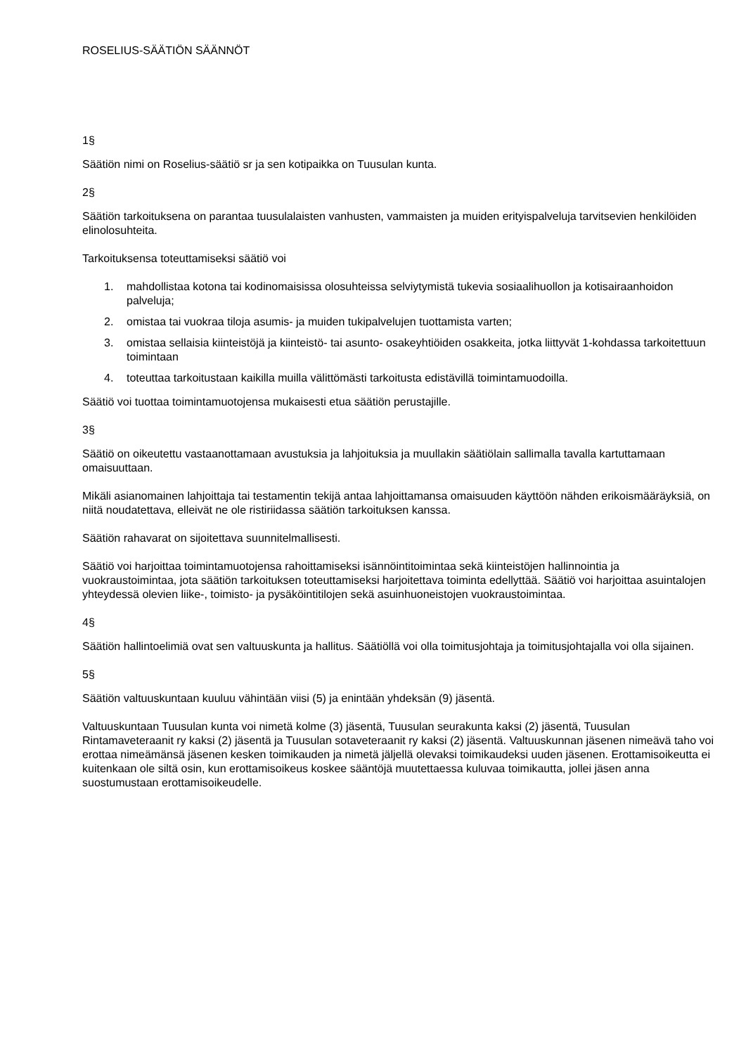ROSELIUS-SÄÄTIÖN SÄÄNNÖT
1§
Säätiön nimi on Roselius-säätiö sr ja sen kotipaikka on Tuusulan kunta.
2§
Säätiön tarkoituksena on parantaa tuusulalaisten vanhusten, vammaisten ja muiden erityispalveluja tarvitsevien henkilöiden elinolosuhteita.
Tarkoituksensa toteuttamiseksi säätiö voi
1. mahdollistaa kotona tai kodinomaisissa olosuhteissa selviytymistä tukevia sosiaalihuollon ja kotisairaanhoidon palveluja;
2. omistaa tai vuokraa tiloja asumis- ja muiden tukipalvelujen tuottamista varten;
3. omistaa sellaisia kiinteistöjä ja kiinteistö- tai asunto- osakeyhtiöiden osakkeita, jotka liittyvät 1-kohdassa tarkoitettuun toimintaan
4. toteuttaa tarkoitustaan kaikilla muilla välittömästi tarkoitusta edistävillä toimintamuodoilla.
Säätiö voi tuottaa toimintamuotojensa mukaisesti etua säätiön perustajille.
3§
Säätiö on oikeutettu vastaanottamaan avustuksia ja lahjoituksia ja muullakin säätiölain sallimalla tavalla kartuttamaan omaisuuttaan.
Mikäli asianomainen lahjoittaja tai testamentin tekijä antaa lahjoittamansa omaisuuden käyttöön nähden erikoismääräyksiä, on niitä noudatettava, elleivät ne ole ristiriidassa säätiön tarkoituksen kanssa.
Säätiön rahavarat on sijoitettava suunnitelmallisesti.
Säätiö voi harjoittaa toimintamuotojensa rahoittamiseksi isännöintitoimintaa sekä kiinteistöjen hallinnointia ja vuokraustoimintaa, jota säätiön tarkoituksen toteuttamiseksi harjoitettava toiminta edellyttää. Säätiö voi harjoittaa asuintalojen yhteydessä olevien liike-, toimisto- ja pysäköintitilojen sekä asuinhuoneistojen vuokraustoimintaa.
4§
Säätiön hallintoelimiä ovat sen valtuuskunta ja hallitus. Säätiöllä voi olla toimitusjohtaja ja toimitusjohtajalla voi olla sijainen.
5§
Säätiön valtuuskuntaan kuuluu vähintään viisi (5) ja enintään yhdeksän (9) jäsentä.
Valtuuskuntaan Tuusulan kunta voi nimetä kolme (3) jäsentä, Tuusulan seurakunta kaksi (2) jäsentä, Tuusulan Rintamaveteraanit ry kaksi (2) jäsentä ja Tuusulan sotaveteraanit ry kaksi (2) jäsentä. Valtuuskunnan jäsenen nimeävä taho voi erottaa nimeämänsä jäsenen kesken toimikauden ja nimetä jäljellä olevaksi toimikaudeksi uuden jäsenen. Erottamisoikeutta ei kuitenkaan ole siltä osin, kun erottamisoikeus koskee sääntöjä muutettaessa kuluvaa toimikautta, jollei jäsen anna suostumustaan erottamisoikeudelle.